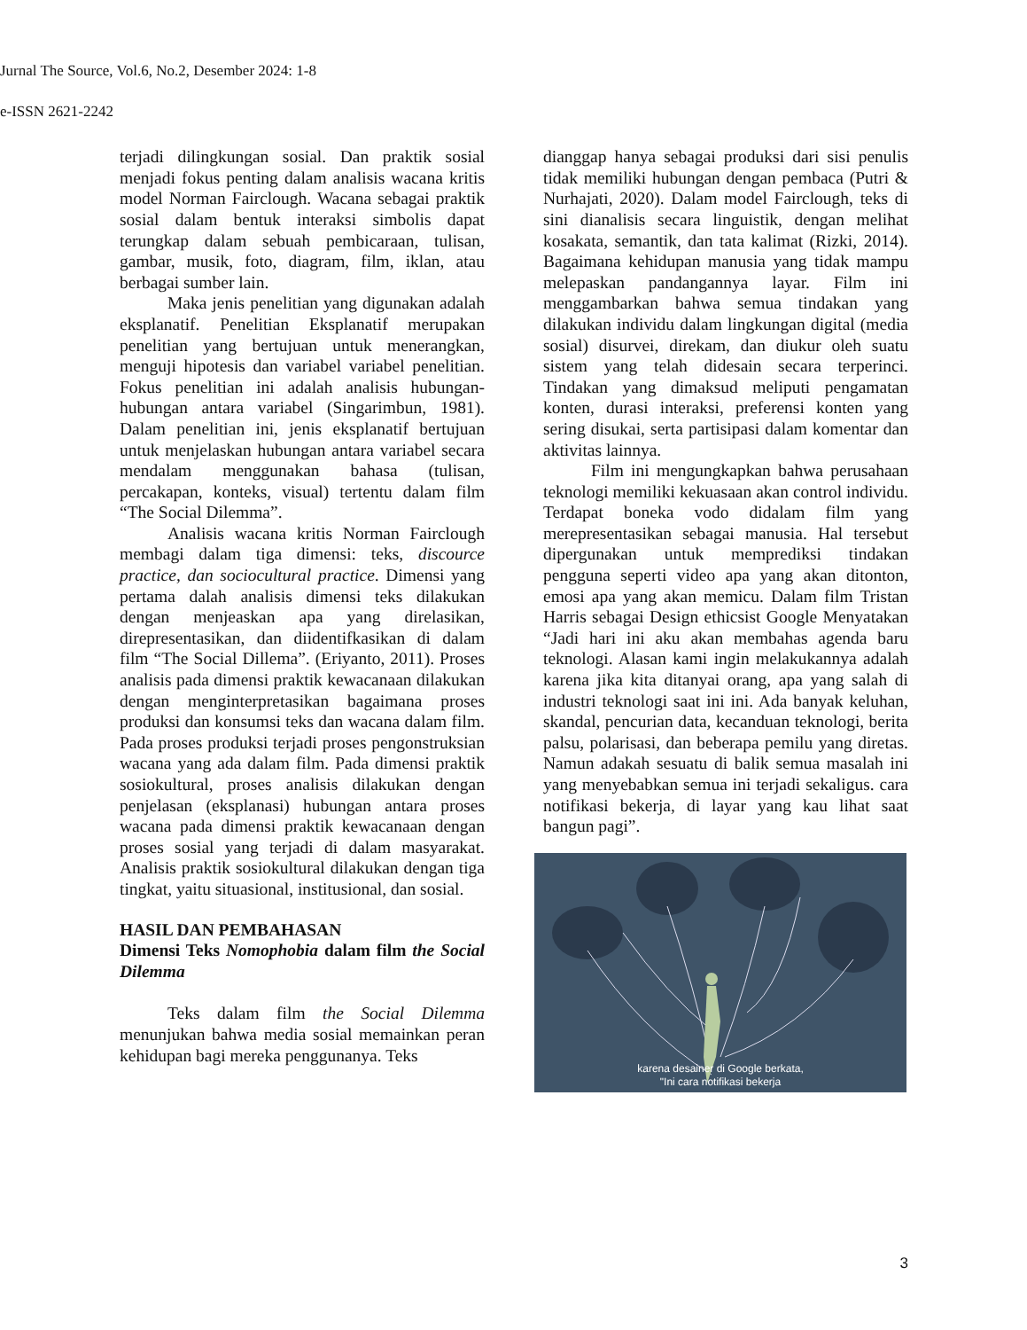Jurnal The Source, Vol.6, No.2, Desember 2024: 1-8
e-ISSN 2621-2242
terjadi dilingkungan sosial. Dan praktik sosial menjadi fokus penting dalam analisis wacana kritis model Norman Fairclough. Wacana sebagai praktik sosial dalam bentuk interaksi simbolis dapat terungkap dalam sebuah pembicaraan, tulisan, gambar, musik, foto, diagram, film, iklan, atau berbagai sumber lain.
Maka jenis penelitian yang digunakan adalah eksplanatif. Penelitian Eksplanatif merupakan penelitian yang bertujuan untuk menerangkan, menguji hipotesis dan variabel variabel penelitian. Fokus penelitian ini adalah analisis hubungan-hubungan antara variabel (Singarimbun, 1981). Dalam penelitian ini, jenis eksplanatif bertujuan untuk menjelaskan hubungan antara variabel secara mendalam menggunakan bahasa (tulisan, percakapan, konteks, visual) tertentu dalam film “The Social Dilemma”.
Analisis wacana kritis Norman Fairclough membagi dalam tiga dimensi: teks, discource practice, dan sociocultural practice. Dimensi yang pertama dalah analisis dimensi teks dilakukan dengan menjeaskan apa yang direlasikan, direpresentasikan, dan diidentifkasikan di dalam film “The Social Dillema”. (Eriyanto, 2011). Proses analisis pada dimensi praktik kewacanaan dilakukan dengan menginterpretasikan bagaimana proses produksi dan konsumsi teks dan wacana dalam film. Pada proses produksi terjadi proses pengonstruksian wacana yang ada dalam film. Pada dimensi praktik sosiokultural, proses analisis dilakukan dengan penjelasan (eksplanasi) hubungan antara proses wacana pada dimensi praktik kewacanaan dengan proses sosial yang terjadi di dalam masyarakat. Analisis praktik sosiokultural dilakukan dengan tiga tingkat, yaitu situasional, institusional, dan sosial.
HASIL DAN PEMBAHASAN
Dimensi Teks Nomophobia dalam film the Social Dilemma
Teks dalam film the Social Dilemma menunjukan bahwa media sosial memainkan peran kehidupan bagi mereka penggunanya. Teks
dianggap hanya sebagai produksi dari sisi penulis tidak memiliki hubungan dengan pembaca (Putri & Nurhajati, 2020). Dalam model Fairclough, teks di sini dianalisis secara linguistik, dengan melihat kosakata, semantik, dan tata kalimat (Rizki, 2014). Bagaimana kehidupan manusia yang tidak mampu melepaskan pandangannya layar. Film ini menggambarkan bahwa semua tindakan yang dilakukan individu dalam lingkungan digital (media sosial) disurvei, direkam, dan diukur oleh suatu sistem yang telah didesain secara terperinci. Tindakan yang dimaksud meliputi pengamatan konten, durasi interaksi, preferensi konten yang sering disukai, serta partisipasi dalam komentar dan aktivitas lainnya.
Film ini mengungkapkan bahwa perusahaan teknologi memiliki kekuasaan akan control individu. Terdapat boneka vodo didalam film yang merepresentasikan sebagai manusia. Hal tersebut dipergunakan untuk memprediksi tindakan pengguna seperti video apa yang akan ditonton, emosi apa yang akan memicu. Dalam film Tristan Harris sebagai Design ethicsist Google Menyatakan “Jadi hari ini aku akan membahas agenda baru teknologi. Alasan kami ingin melakukannya adalah karena jika kita ditanyai orang, apa yang salah di industri teknologi saat ini ini. Ada banyak keluhan, skandal, pencurian data, kecanduan teknologi, berita palsu, polarisasi, dan beberapa pemilu yang diretas. Namun adakah sesuatu di balik semua masalah ini yang menyebabkan semua ini terjadi sekaligus. cara notifikasi bekerja, di layar yang kau lihat saat bangun pagi”.
karena desainer di Google berkata,
"Ini cara notifikasi bekerja
3